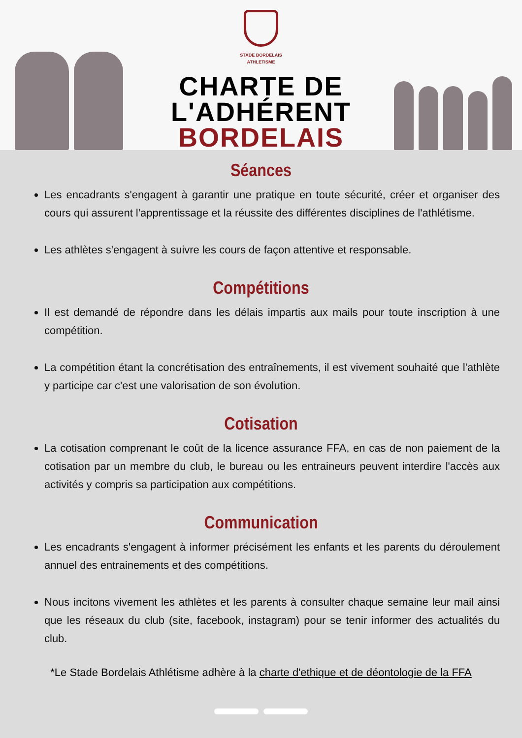STADE BORDELAIS
ATHLETISME
CHARTE DE
L'ADHÉRENT
BORDELAIS
Séances
Les encadrants s'engagent à garantir une pratique en toute sécurité, créer et organiser des cours qui assurent l'apprentissage et la réussite des différentes disciplines de l'athlétisme.
Les athlètes s'engagent à suivre les cours de façon attentive et responsable.
Compétitions
Il est demandé de répondre dans les délais impartis aux mails pour toute inscription à une compétition.
La compétition étant la concrétisation des entraînements, il est vivement souhaité que l'athlète y participe car c'est une valorisation de son évolution.
Cotisation
La cotisation comprenant le coût de la licence assurance FFA, en cas de non paiement de la cotisation par un membre du club, le bureau ou les entraineurs peuvent interdire l'accès aux activités y compris sa participation aux compétitions.
Communication
Les encadrants s'engagent à informer précisément les enfants et les parents du déroulement annuel des entrainements et des compétitions.
Nous incitons vivement les athlètes et les parents à consulter chaque semaine leur mail ainsi que les réseaux du club (site, facebook, instagram) pour se tenir informer des actualités du club.
*Le Stade Bordelais Athlétisme adhère à la charte d'ethique et de déontologie de la FFA